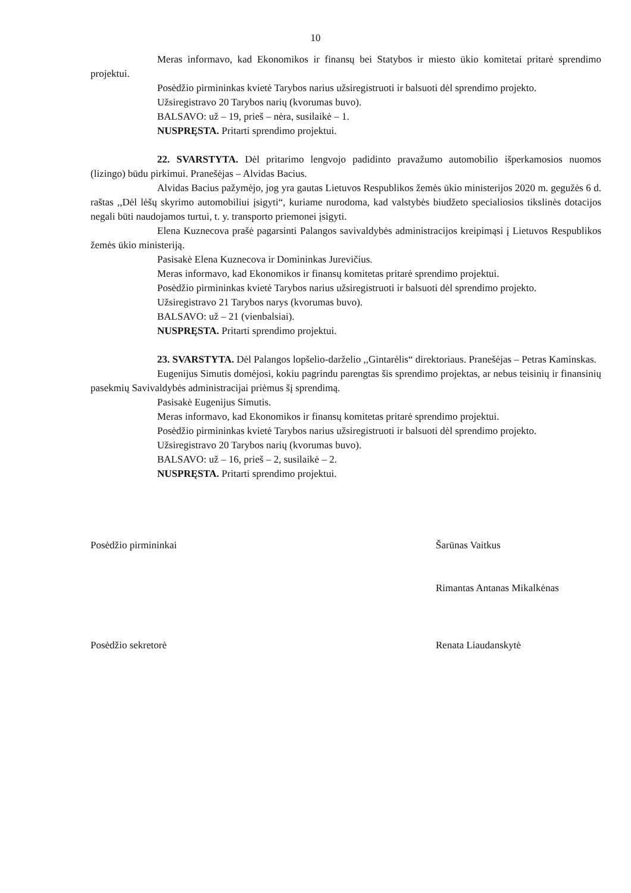10
Meras informavo, kad Ekonomikos ir finansų bei Statybos ir miesto ūkio komitetai pritarė sprendimo projektui.
Posėdžio pirmininkas kvietė Tarybos narius užsiregistruoti ir balsuoti dėl sprendimo projekto.
Užsiregistravo 20 Tarybos narių (kvorumas buvo).
BALSAVO: už – 19, prieš – nėra, susilaikė – 1.
NUSPRĘSTA. Pritarti sprendimo projektui.
22. SVARSTYTA. Dėl pritarimo lengvojo padidinto pravažumo automobilio išperkamosios nuomos (lizingo) būdu pirkimui. Pranešėjas – Alvidas Bacius.
Alvidas Bacius pažymėjo, jog yra gautas Lietuvos Respublikos žemės ūkio ministerijos 2020 m. gegužės 6 d. raštas ,,Dėl lėšų skyrimo automobiliui įsigyti“, kuriame nurodoma, kad valstybės biudžeto specialiosios tikslinės dotacijos negali būti naudojamos turtui, t. y. transporto priemonei įsigyti.
Elena Kuznecova prašė pagarsinti Palangos savivaldybės administracijos kreipimąsi į Lietuvos Respublikos žemės ūkio ministeriją.
Pasisakė Elena Kuznecova ir Domininkas Jurevičius.
Meras informavo, kad Ekonomikos ir finansų komitetas pritarė sprendimo projektui.
Posėdžio pirmininkas kvietė Tarybos narius užsiregistruoti ir balsuoti dėl sprendimo projekto.
Užsiregistravo 21 Tarybos narys (kvorumas buvo).
BALSAVO: už – 21 (vienbalsiai).
NUSPRĘSTA. Pritarti sprendimo projektui.
23. SVARSTYTA. Dėl Palangos lopšelio-darželio ,,Gintarėlis“ direktoriaus. Pranešėjas – Petras Kaminskas.
Eugenijus Simutis domėjosi, kokiu pagrindu parengtas šis sprendimo projektas, ar nebus teisinių ir finansinių pasekmių Savivaldybės administracijai priėmus šį sprendimą.
Pasisakė Eugenijus Simutis.
Meras informavo, kad Ekonomikos ir finansų komitetas pritarė sprendimo projektui.
Posėdžio pirmininkas kvietė Tarybos narius užsiregistruoti ir balsuoti dėl sprendimo projekto.
Užsiregistravo 20 Tarybos narių (kvorumas buvo).
BALSAVO: už – 16, prieš – 2, susilaikė – 2.
NUSPRĘSTA. Pritarti sprendimo projektui.
Posėdžio pirmininkai Šarūnas Vaitkus
Rimantas Antanas Mikalkėnas
Posėdžio sekretorė Renata Liaudanskytė